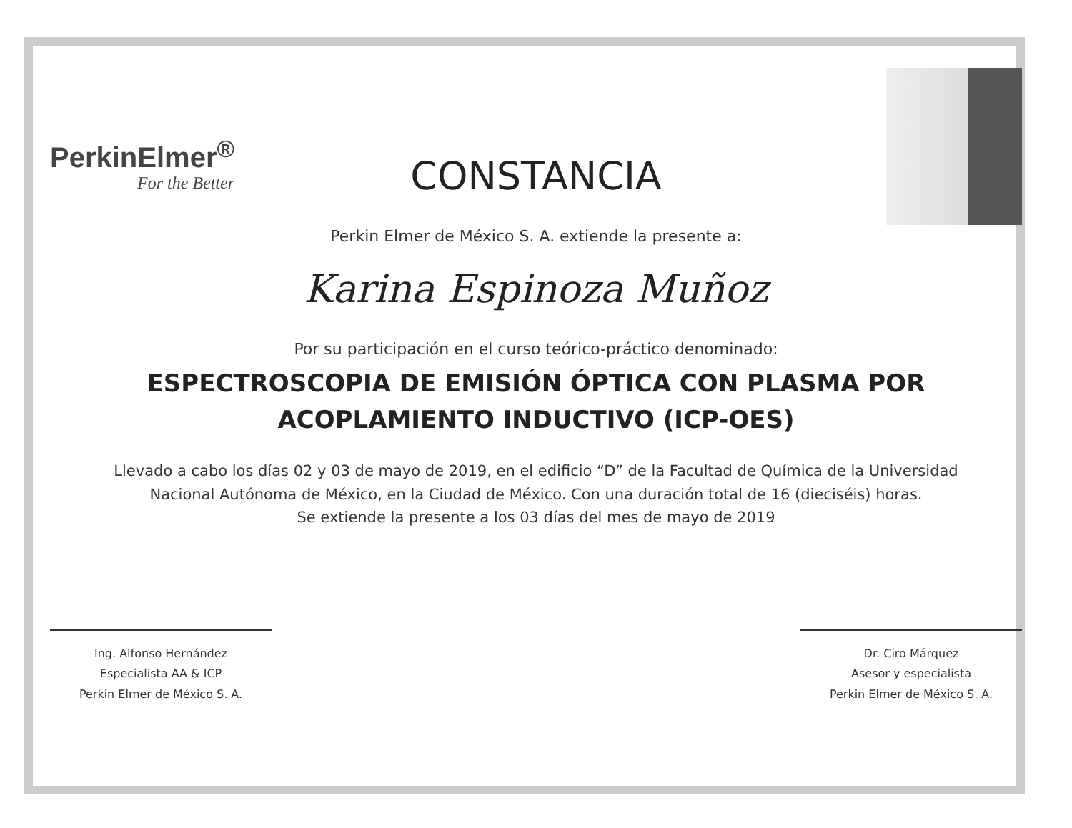PerkinElmer<sup>®</sup>
For the Better
CONSTANCIA
Perkin Elmer de México S. A. extiende la presente a:
Karina Espinoza Muñoz
Por su participación en el curso teórico-práctico denominado:
ESPECTROSCOPIA DE EMISIÓN ÓPTICA CON PLASMA POR
ACOPLAMIENTO INDUCTIVO (ICP-OES)
Llevado a cabo los días 02 y 03 de mayo de 2019, en el edificio “D” de la Facultad de Química de la Universidad
Nacional Autónoma de México, en la Ciudad de México. Con una duración total de 16 (dieciséis) horas.
Se extiende la presente a los 03 días del mes de mayo de 2019
Ing. Alfonso Hernández
Especialista AA & ICP
Perkin Elmer de México S. A.
Dr. Ciro Márquez
Asesor y especialista
Perkin Elmer de México S. A.